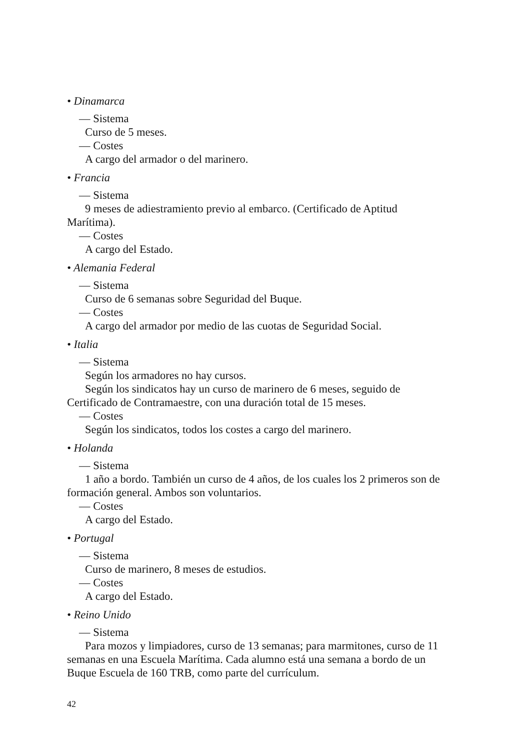• Dinamarca
— Sistema
Curso de 5 meses.
— Costes
A cargo del armador o del marinero.
• Francia
— Sistema
9 meses de adiestramiento previo al embarco. (Certificado de Aptitud Marítima).
— Costes
A cargo del Estado.
• Alemania Federal
— Sistema
Curso de 6 semanas sobre Seguridad del Buque.
— Costes
A cargo del armador por medio de las cuotas de Seguridad Social.
• Italia
— Sistema
Según los armadores no hay cursos.
Según los sindicatos hay un curso de marinero de 6 meses, seguido de Certificado de Contramaestre, con una duración total de 15 meses.
— Costes
Según los sindicatos, todos los costes a cargo del marinero.
• Holanda
— Sistema
1 año a bordo. También un curso de 4 años, de los cuales los 2 primeros son de formación general. Ambos son voluntarios.
— Costes
A cargo del Estado.
• Portugal
— Sistema
Curso de marinero, 8 meses de estudios.
— Costes
A cargo del Estado.
• Reino Unido
— Sistema
Para mozos y limpiadores, curso de 13 semanas; para marmitones, curso de 11 semanas en una Escuela Marítima. Cada alumno está una semana a bordo de un Buque Escuela de 160 TRB, como parte del currículum.
42